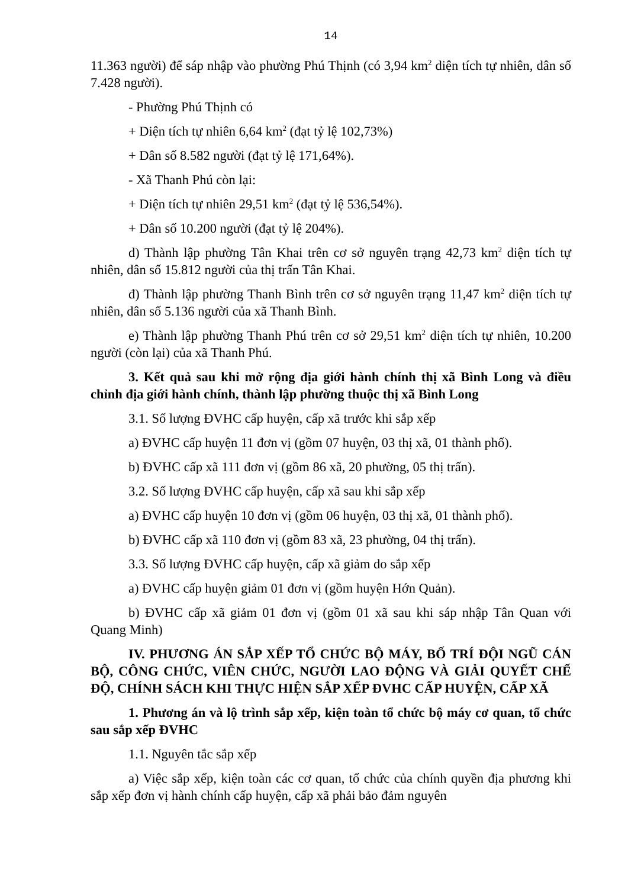14
11.363 người) để sáp nhập vào phường Phú Thịnh (có 3,94 km<sup>2</sup> diện tích tự nhiên, dân số 7.428 người).
- Phường Phú Thịnh có
+ Diện tích tự nhiên 6,64 km<sup>2</sup> (đạt tỷ lệ 102,73%)
+ Dân số 8.582 người (đạt tỷ lệ 171,64%).
- Xã Thanh Phú còn lại:
+ Diện tích tự nhiên 29,51 km<sup>2</sup> (đạt tỷ lệ 536,54%).
+ Dân số 10.200 người (đạt tỷ lệ 204%).
d) Thành lập phường Tân Khai trên cơ sở nguyên trạng 42,73 km<sup>2</sup> diện tích tự nhiên, dân số 15.812 người của thị trấn Tân Khai.
đ) Thành lập phường Thanh Bình trên cơ sở nguyên trạng 11,47 km<sup>2</sup> diện tích tự nhiên, dân số 5.136 người của xã Thanh Bình.
e) Thành lập phường Thanh Phú trên cơ sở 29,51 km<sup>2</sup> diện tích tự nhiên, 10.200 người (còn lại) của xã Thanh Phú.
3. Kết quả sau khi mở rộng địa giới hành chính thị xã Bình Long và điều chỉnh địa giới hành chính, thành lập phường thuộc thị xã Bình Long
3.1. Số lượng ĐVHC cấp huyện, cấp xã trước khi sắp xếp
a) ĐVHC cấp huyện 11 đơn vị (gồm 07 huyện, 03 thị xã, 01 thành phố).
b) ĐVHC cấp xã 111 đơn vị (gồm 86 xã, 20 phường, 05 thị trấn).
3.2. Số lượng ĐVHC cấp huyện, cấp xã sau khi sắp xếp
a) ĐVHC cấp huyện 10 đơn vị (gồm 06 huyện, 03 thị xã, 01 thành phố).
b) ĐVHC cấp xã 110 đơn vị (gồm 83 xã, 23 phường, 04 thị trấn).
3.3. Số lượng ĐVHC cấp huyện, cấp xã giảm do sắp xếp
a) ĐVHC cấp huyện giảm 01 đơn vị (gồm huyện Hớn Quản).
b) ĐVHC cấp xã giảm 01 đơn vị (gồm 01 xã sau khi sáp nhập Tân Quan với Quang Minh)
IV. PHƯƠNG ÁN SẮP XẾP TỔ CHỨC BỘ MÁY, BỐ TRÍ ĐỘI NGŨ CÁN BỘ, CÔNG CHỨC, VIÊN CHỨC, NGƯỜI LAO ĐỘNG VÀ GIẢI QUYẾT CHẾ ĐỘ, CHÍNH SÁCH KHI THỰC HIỆN SẮP XẾP ĐVHC CẤP HUYỆN, CẤP XÃ
1. Phương án và lộ trình sắp xếp, kiện toàn tổ chức bộ máy cơ quan, tổ chức sau sắp xếp ĐVHC
1.1. Nguyên tắc sắp xếp
a) Việc sắp xếp, kiện toàn các cơ quan, tổ chức của chính quyền địa phương khi sắp xếp đơn vị hành chính cấp huyện, cấp xã phải bảo đảm nguyên